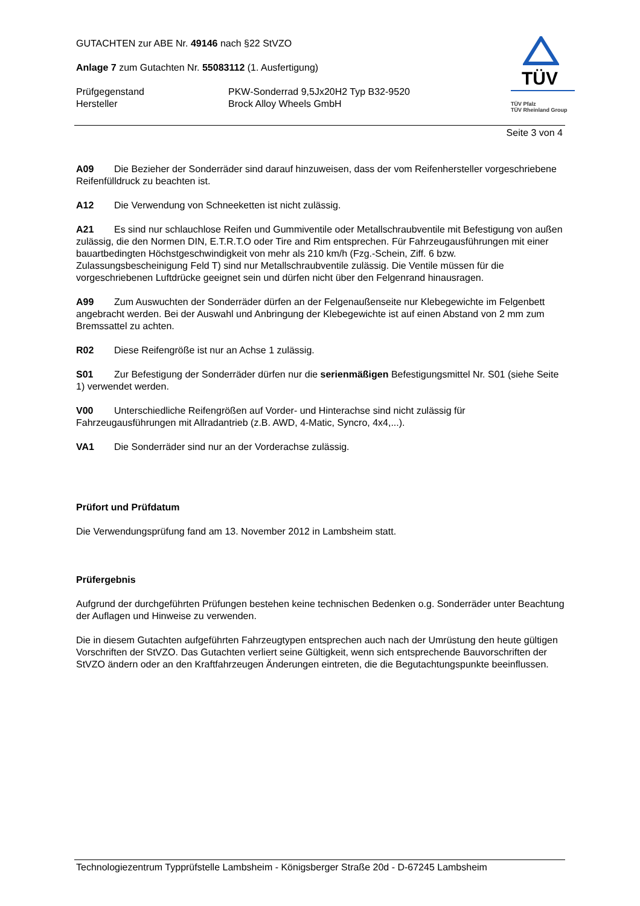GUTACHTEN zur ABE Nr. 49146 nach §22 StVZO
Anlage 7 zum Gutachten Nr. 55083112 (1. Ausfertigung)
Prüfgegenstand PKW-Sonderrad 9,5Jx20H2 Typ B32-9520
Hersteller Brock Alloy Wheels GmbH
TÜV
TÜV Pfalz
TÜV Rheinland Group
Seite 3 von 4
A09 Die Bezieher der Sonderräder sind darauf hinzuweisen, dass der vom Reifenhersteller vorgeschriebene Reifenfülldruck zu beachten ist.
A12 Die Verwendung von Schneeketten ist nicht zulässig.
A21 Es sind nur schlauchlose Reifen und Gummiventile oder Metallschraubventile mit Befestigung von außen zulässig, die den Normen DIN, E.T.R.T.O oder Tire and Rim entsprechen. Für Fahrzeugausführungen mit einer bauartbedingten Höchstgeschwindigkeit von mehr als 210 km/h (Fzg.-Schein, Ziff. 6 bzw. Zulassungsbescheinigung Feld T) sind nur Metallschraubventile zulässig. Die Ventile müssen für die vorgeschriebenen Luftdrücke geeignet sein und dürfen nicht über den Felgenrand hinausragen.
A99 Zum Auswuchten der Sonderräder dürfen an der Felgenaußenseite nur Klebegewichte im Felgenbett angebracht werden. Bei der Auswahl und Anbringung der Klebegewichte ist auf einen Abstand von 2 mm zum Bremssattel zu achten.
R02 Diese Reifengröße ist nur an Achse 1 zulässig.
S01 Zur Befestigung der Sonderräder dürfen nur die serienmäßigen Befestigungsmittel Nr. S01 (siehe Seite 1) verwendet werden.
V00 Unterschiedliche Reifengrößen auf Vorder- und Hinterachse sind nicht zulässig für Fahrzeugausführungen mit Allradantrieb (z.B. AWD, 4-Matic, Syncro, 4x4,...).
VA1 Die Sonderräder sind nur an der Vorderachse zulässig.
Prüfort und Prüfdatum
Die Verwendungsprüfung fand am 13. November 2012 in Lambsheim statt.
Prüfergebnis
Aufgrund der durchgeführten Prüfungen bestehen keine technischen Bedenken o.g. Sonderräder unter Beachtung der Auflagen und Hinweise zu verwenden.
Die in diesem Gutachten aufgeführten Fahrzeugtypen entsprechen auch nach der Umrüstung den heute gültigen Vorschriften der StVZO. Das Gutachten verliert seine Gültigkeit, wenn sich entsprechende Bauvorschriften der StVZO ändern oder an den Kraftfahrzeugen Änderungen eintreten, die die Begutachtungspunkte beeinflussen.
Technologiezentrum Typprüfstelle Lambsheim - Königsberger Straße 20d - D-67245 Lambsheim